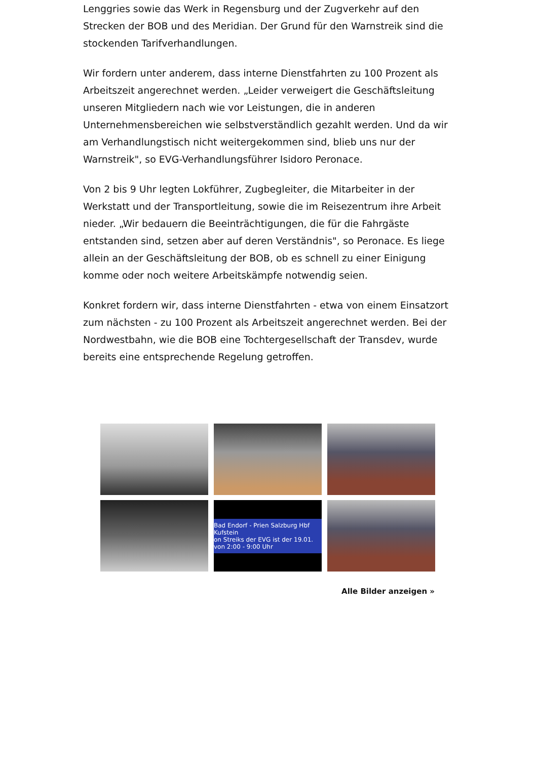Lenggries sowie das Werk in Regensburg und der Zugverkehr auf den Strecken der BOB und des Meridian. Der Grund für den Warnstreik sind die stockenden Tarifverhandlungen.
Wir fordern unter anderem, dass interne Dienstfahrten zu 100 Prozent als Arbeitszeit angerechnet werden. „Leider verweigert die Geschäftsleitung unseren Mitgliedern nach wie vor Leistungen, die in anderen Unternehmensbereichen wie selbstverständlich gezahlt werden. Und da wir am Verhandlungstisch nicht weitergekommen sind, blieb uns nur der Warnstreik", so EVG-Verhandlungsführer Isidoro Peronace.
Von 2 bis 9 Uhr legten Lokführer, Zugbegleiter, die Mitarbeiter in der Werkstatt und der Transportleitung, sowie die im Reisezentrum ihre Arbeit nieder. „Wir bedauern die Beeinträchtigungen, die für die Fahrgäste entstanden sind, setzen aber auf deren Verständnis", so Peronace. Es liege allein an der Geschäftsleitung der BOB, ob es schnell zu einer Einigung komme oder noch weitere Arbeitskämpfe notwendig seien.
Konkret fordern wir, dass interne Dienstfahrten - etwa von einem Einsatzort zum nächsten - zu 100 Prozent als Arbeitszeit angerechnet werden. Bei der Nordwestbahn, wie die BOB eine Tochtergesellschaft der Transdev, wurde bereits eine entsprechende Regelung getroffen.
Bad Endorf - Prien Salzburg Hbf Kufstein
on Streiks der EVG ist der 19.01. von 2:00 - 9:00 Uhr
Alle Bilder anzeigen »